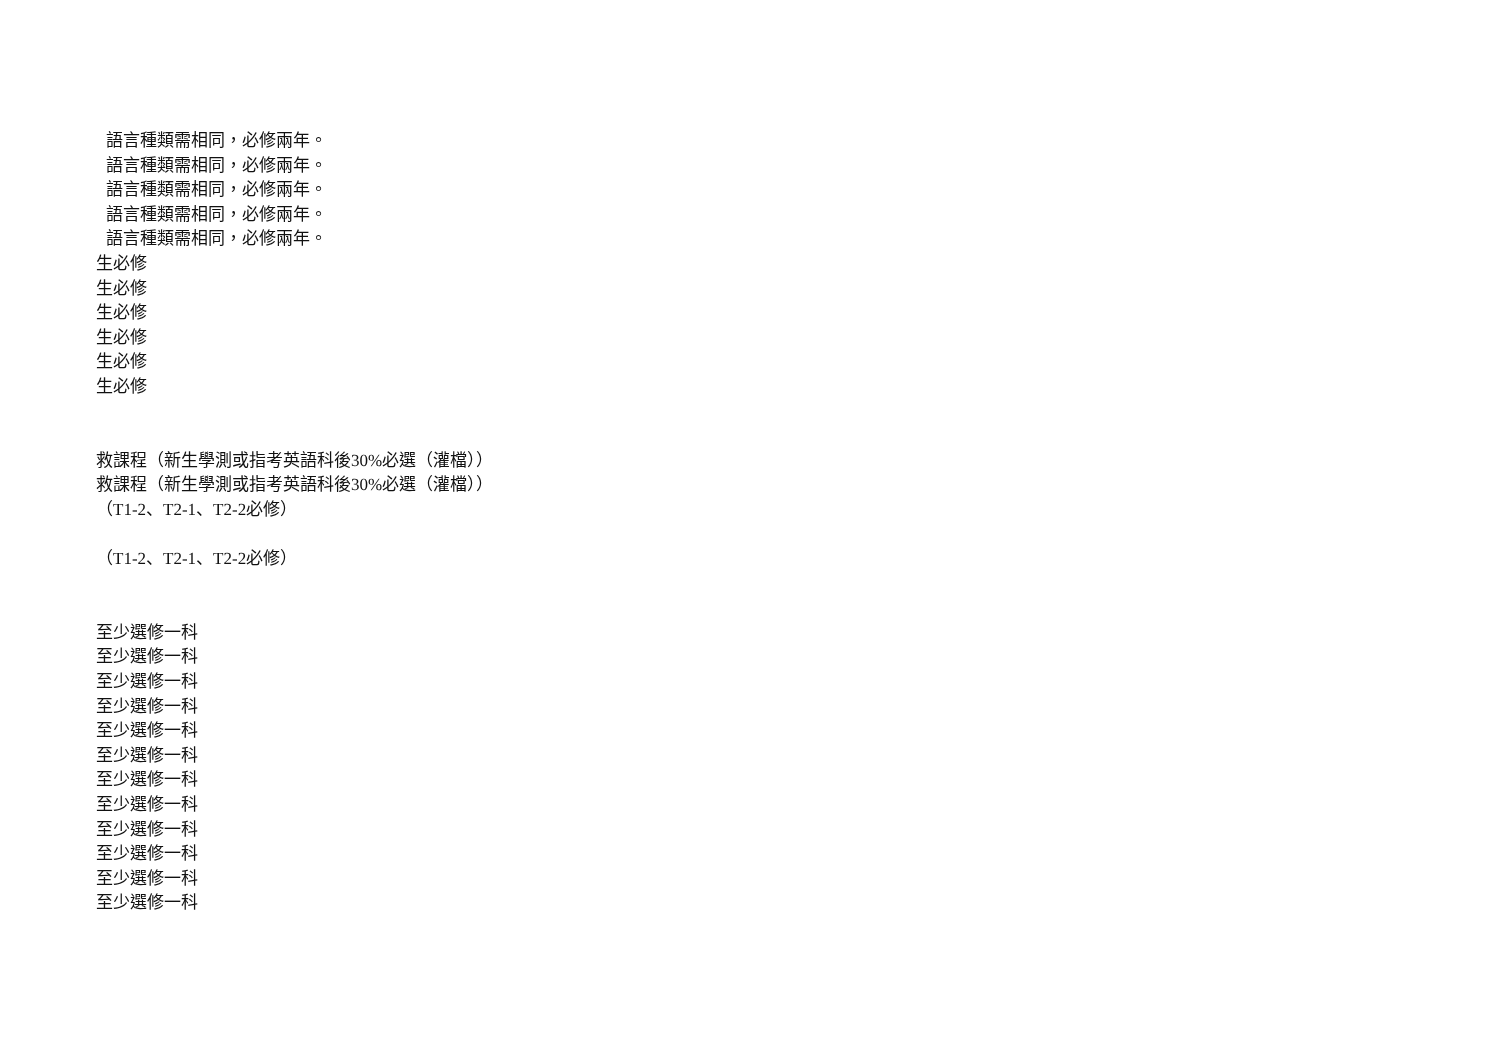語言種類需相同，必修兩年。
語言種類需相同，必修兩年。
語言種類需相同，必修兩年。
語言種類需相同，必修兩年。
語言種類需相同，必修兩年。
生必修
生必修
生必修
生必修
生必修
生必修
救課程（新生學測或指考英語科後30%必選（灌檔））
救課程（新生學測或指考英語科後30%必選（灌檔））
（T1-2、T2-1、T2-2必修）
（T1-2、T2-1、T2-2必修）
至少選修一科
至少選修一科
至少選修一科
至少選修一科
至少選修一科
至少選修一科
至少選修一科
至少選修一科
至少選修一科
至少選修一科
至少選修一科
至少選修一科